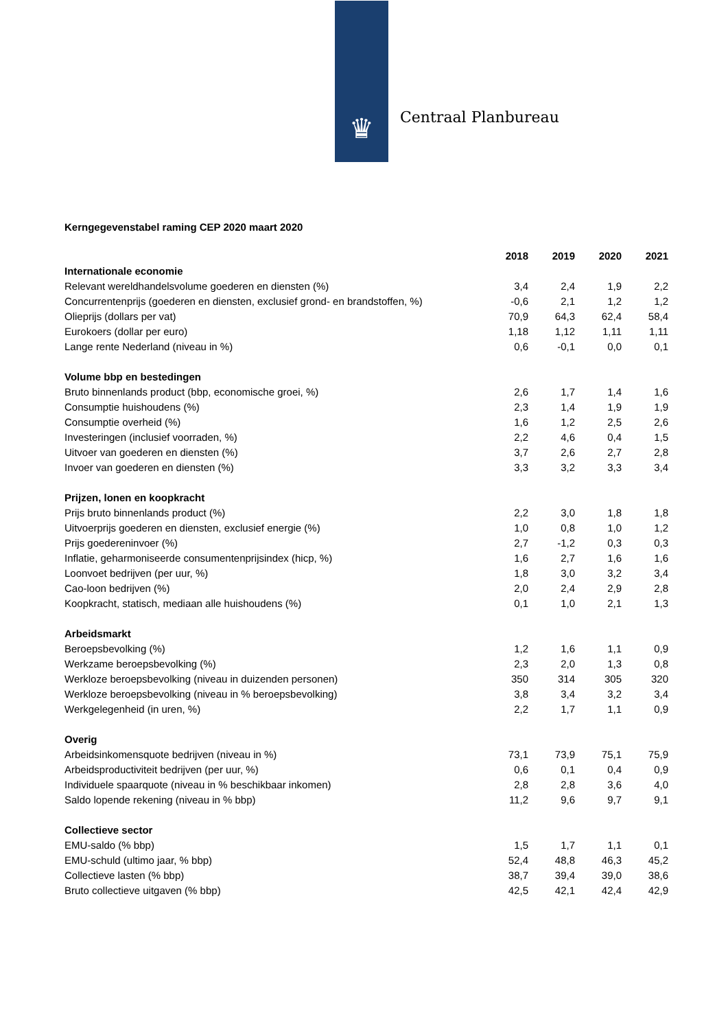♛ Centraal Planbureau
Kerngegevenstabel raming CEP 2020 maart 2020
| | 2018 | 2019 | 2020 | 2021 |
| Internationale economie | | | | |
| Relevant wereldhandelsvolume goederen en diensten (%) | 3,4 | 2,4 | 1,9 | 2,2 |
| Concurrentenprijs (goederen en diensten, exclusief grond- en brandstoffen, %) | -0,6 | 2,1 | 1,2 | 1,2 |
| Olieprijs (dollars per vat) | 70,9 | 64,3 | 62,4 | 58,4 |
| Eurokoers (dollar per euro) | 1,18 | 1,12 | 1,11 | 1,11 |
| Lange rente Nederland (niveau in %) | 0,6 | -0,1 | 0,0 | 0,1 |
| Volume bbp en bestedingen | | | | |
| Bruto binnenlands product (bbp, economische groei, %) | 2,6 | 1,7 | 1,4 | 1,6 |
| Consumptie huishoudens (%) | 2,3 | 1,4 | 1,9 | 1,9 |
| Consumptie overheid (%) | 1,6 | 1,2 | 2,5 | 2,6 |
| Investeringen (inclusief voorraden, %) | 2,2 | 4,6 | 0,4 | 1,5 |
| Uitvoer van goederen en diensten (%) | 3,7 | 2,6 | 2,7 | 2,8 |
| Invoer van goederen en diensten (%) | 3,3 | 3,2 | 3,3 | 3,4 |
| Prijzen, lonen en koopkracht | | | | |
| Prijs bruto binnenlands product (%) | 2,2 | 3,0 | 1,8 | 1,8 |
| Uitvoerprijs goederen en diensten, exclusief energie (%) | 1,0 | 0,8 | 1,0 | 1,2 |
| Prijs goedereninvoer (%) | 2,7 | -1,2 | 0,3 | 0,3 |
| Inflatie, geharmoniseerde consumentenprijsindex (hicp, %) | 1,6 | 2,7 | 1,6 | 1,6 |
| Loonvoet bedrijven (per uur, %) | 1,8 | 3,0 | 3,2 | 3,4 |
| Cao-loon bedrijven (%) | 2,0 | 2,4 | 2,9 | 2,8 |
| Koopkracht, statisch, mediaan alle huishoudens (%) | 0,1 | 1,0 | 2,1 | 1,3 |
| Arbeidsmarkt | | | | |
| Beroepsbevolking (%) | 1,2 | 1,6 | 1,1 | 0,9 |
| Werkzame beroepsbevolking (%) | 2,3 | 2,0 | 1,3 | 0,8 |
| Werkloze beroepsbevolking (niveau in duizenden personen) | 350 | 314 | 305 | 320 |
| Werkloze beroepsbevolking (niveau in % beroepsbevolking) | 3,8 | 3,4 | 3,2 | 3,4 |
| Werkgelegenheid (in uren, %) | 2,2 | 1,7 | 1,1 | 0,9 |
| Overig | | | | |
| Arbeidsinkomensquote bedrijven (niveau in %) | 73,1 | 73,9 | 75,1 | 75,9 |
| Arbeidsproductiviteit bedrijven (per uur, %) | 0,6 | 0,1 | 0,4 | 0,9 |
| Individuele spaarquote (niveau in % beschikbaar inkomen) | 2,8 | 2,8 | 3,6 | 4,0 |
| Saldo lopende rekening (niveau in % bbp) | 11,2 | 9,6 | 9,7 | 9,1 |
| Collectieve sector | | | | |
| EMU-saldo (% bbp) | 1,5 | 1,7 | 1,1 | 0,1 |
| EMU-schuld (ultimo jaar, % bbp) | 52,4 | 48,8 | 46,3 | 45,2 |
| Collectieve lasten (% bbp) | 38,7 | 39,4 | 39,0 | 38,6 |
| Bruto collectieve uitgaven (% bbp) | 42,5 | 42,1 | 42,4 | 42,9 |